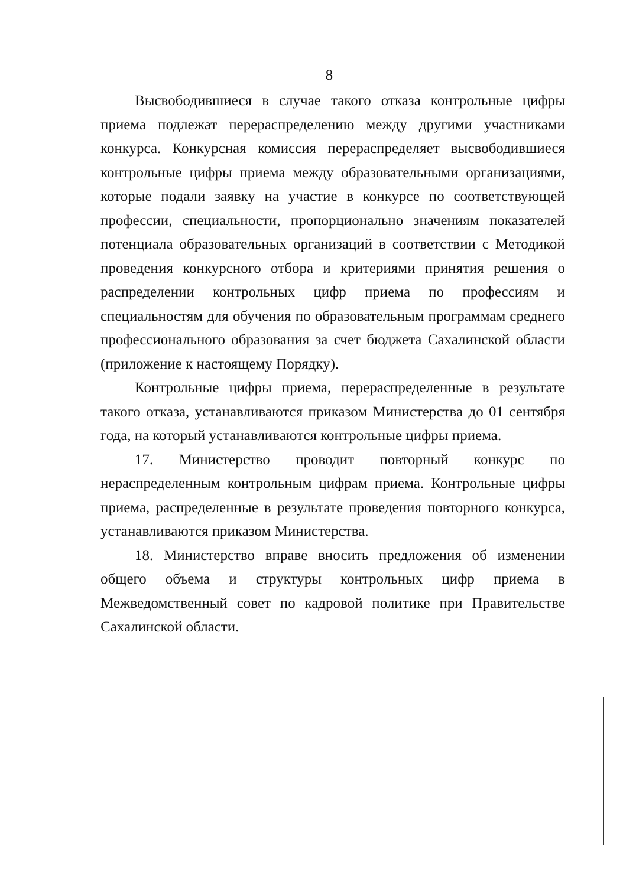8
Высвободившиеся в случае такого отказа контрольные цифры приема подлежат перераспределению между другими участниками конкурса. Конкурсная комиссия перераспределяет высвободившиеся контрольные цифры приема между образовательными организациями, которые подали заявку на участие в конкурсе по соответствующей профессии, специальности, пропорционально значениям показателей потенциала образовательных организаций в соответствии с Методикой проведения конкурсного отбора и критериями принятия решения о распределении контрольных цифр приема по профессиям и специальностям для обучения по образовательным программам среднего профессионального образования за счет бюджета Сахалинской области (приложение к настоящему Порядку).
Контрольные цифры приема, перераспределенные в результате такого отказа, устанавливаются приказом Министерства до 01 сентября года, на который устанавливаются контрольные цифры приема.
17. Министерство проводит повторный конкурс по нераспределенным контрольным цифрам приема. Контрольные цифры приема, распределенные в результате проведения повторного конкурса, устанавливаются приказом Министерства.
18. Министерство вправе вносить предложения об изменении общего объема и структуры контрольных цифр приема в Межведомственный совет по кадровой политике при Правительстве Сахалинской области.